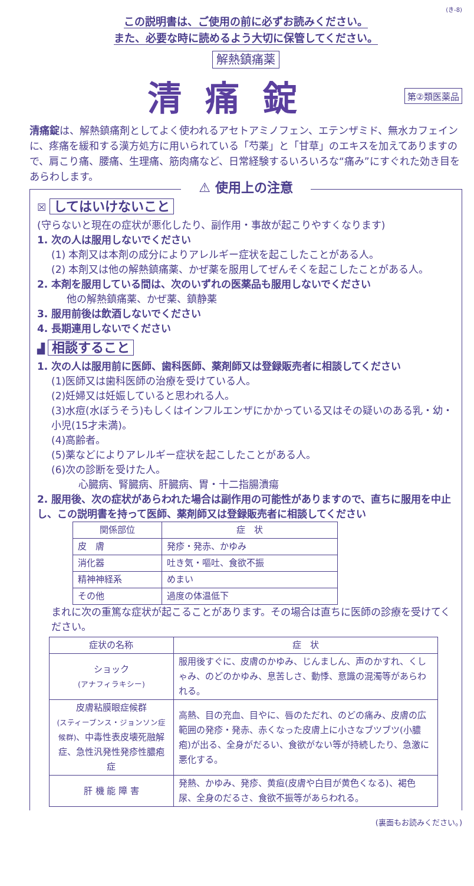(き-8)
この説明書は、ご使用の前に必ずお読みください。
また、必要な時に読めるよう大切に保管してください。
解熱鎮痛薬
清痛錠
第②類医薬品
清痛錠は、解熱鎮痛剤としてよく使われるアセトアミノフェン、エテンザミド、無水カフェインに、疼痛を緩和する漢方処方に用いられている「芍薬」と「甘草」のエキスを加えてありますので、肩こり痛、腰痛、生理痛、筋肉痛など、日常経験するいろいろな“痛み”にすぐれた効き目をあらわします。
⚠ 使用上の注意
☒ してはいけないこと
(守らないと現在の症状が悪化したり、副作用・事故が起こりやすくなります)
1. 次の人は服用しないでください
(1) 本剤又は本剤の成分によりアレルギー症状を起こしたことがある人。
(2) 本剤又は他の解熱鎮痛薬、かぜ薬を服用してぜんそくを起こしたことがある人。
2. 本剤を服用している間は、次のいずれの医薬品も服用しないでください
他の解熱鎮痛薬、かぜ薬、鎮静薬
3. 服用前後は飲酒しないでください
4. 長期連用しないでください
▟ 相談すること
1. 次の人は服用前に医師、歯科医師、薬剤師又は登録販売者に相談してください
(1)医師又は歯科医師の治療を受けている人。
(2)妊婦又は妊娠していると思われる人。
(3)水痘(水ぼうそう)もしくはインフルエンザにかかっている又はその疑いのある乳・幼・小児(15才未満)。
(4)高齢者。
(5)薬などによりアレルギー症状を起こしたことがある人。
(6)次の診断を受けた人。
心臓病、腎臓病、肝臓病、胃・十二指腸潰瘍
2. 服用後、次の症状があらわれた場合は副作用の可能性がありますので、直ちに服用を中止し、この説明書を持って医師、薬剤師又は登録販売者に相談してください
| 関係部位 | 症 状 |
| --- | --- |
| 皮 膚 | 発疹・発赤、かゆみ |
| 消化器 | 吐き気・嘔吐、食欲不振 |
| 精神神経系 | めまい |
| その他 | 過度の体温低下 |
まれに次の重篤な症状が起こることがあります。その場合は直ちに医師の診療を受けてください。
| 症状の名称 | 症 状 |
| --- | --- |
| ショック (アナフィラキシー) | 服用後すぐに、皮膚のかゆみ、じんましん、声のかすれ、くしゃみ、のどのかゆみ、息苦しさ、動悸、意識の混濁等があらわれる。 |
| 皮膚粘膜眼症候群 (スティーブンス・ジョンソン症候群) 、中毒性表皮壊死融解症、急性汎発性発疹性膿疱症 | 高熱、目の充血、目やに、唇のただれ、のどの痛み、皮膚の広範囲の発疹・発赤、赤くなった皮膚上に小さなブツブツ(小膿疱)が出る、全身がだるい、食欲がない等が持続したり、急激に悪化する。 |
| 肝 機 能 障 害 | 発熱、かゆみ、発疹、黄疸(皮膚や白目が黄色くなる)、褐色尿、全身のだるさ、食欲不振等があらわれる。 |
(裏面もお読みください。)